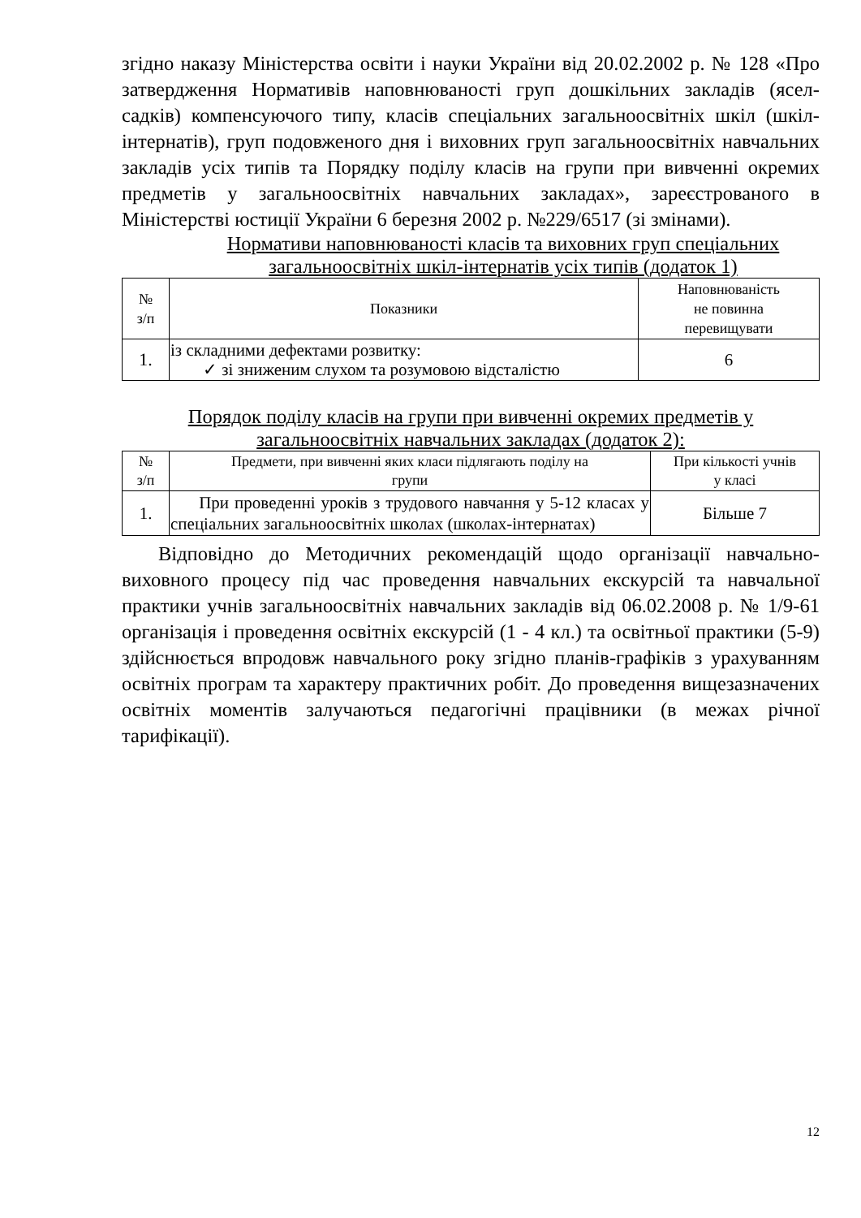згідно наказу Міністерства освіти і науки України від 20.02.2002 р. № 128 «Про затвердження Нормативів наповнюваності груп дошкільних закладів (ясел-садків) компенсуючого типу, класів спеціальних загальноосвітніх шкіл (шкіл-інтернатів), груп подовженого дня і виховних груп загальноосвітніх навчальних закладів усіх типів та Порядку поділу класів на групи при вивченні окремих предметів у загальноосвітніх навчальних закладах», зареєстрованого в Міністерстві юстиції України 6 березня 2002 р. №229/6517 (зі змінами).
Нормативи наповнюваності класів та виховних груп спеціальних
загальноосвітніх шкіл-інтернатів усіх типів (додаток 1)
| № з/п | Показники | Наповнюваність не повинна перевищувати |
| 1. | із складними дефектами розвитку: ✓ зі зниженим слухом та розумовою відсталістю | 6 |
Порядок поділу класів на групи при вивченні окремих предметів у
загальноосвітніх навчальних закладах (додаток 2):
| № з/п | Предмети, при вивченні яких класи підлягають поділу на групи | При кількості учнів у класі |
| 1. | При проведенні уроків з трудового навчання у 5-12 класах у спеціальних загальноосвітніх школах (школах-інтернатах) | Більше 7 |
Відповідно до Методичних рекомендацій щодо організації навчально-виховного процесу під час проведення навчальних екскурсій та навчальної практики учнів загальноосвітніх навчальних закладів від 06.02.2008 р. № 1/9-61 організація і проведення освітніх екскурсій (1 - 4 кл.) та освітньої практики (5-9) здійснюється впродовж навчального року згідно планів-графіків з урахуванням освітніх програм та характеру практичних робіт. До проведення вищезазначених освітніх моментів залучаються педагогічні працівники (в межах річної тарифікації).
12